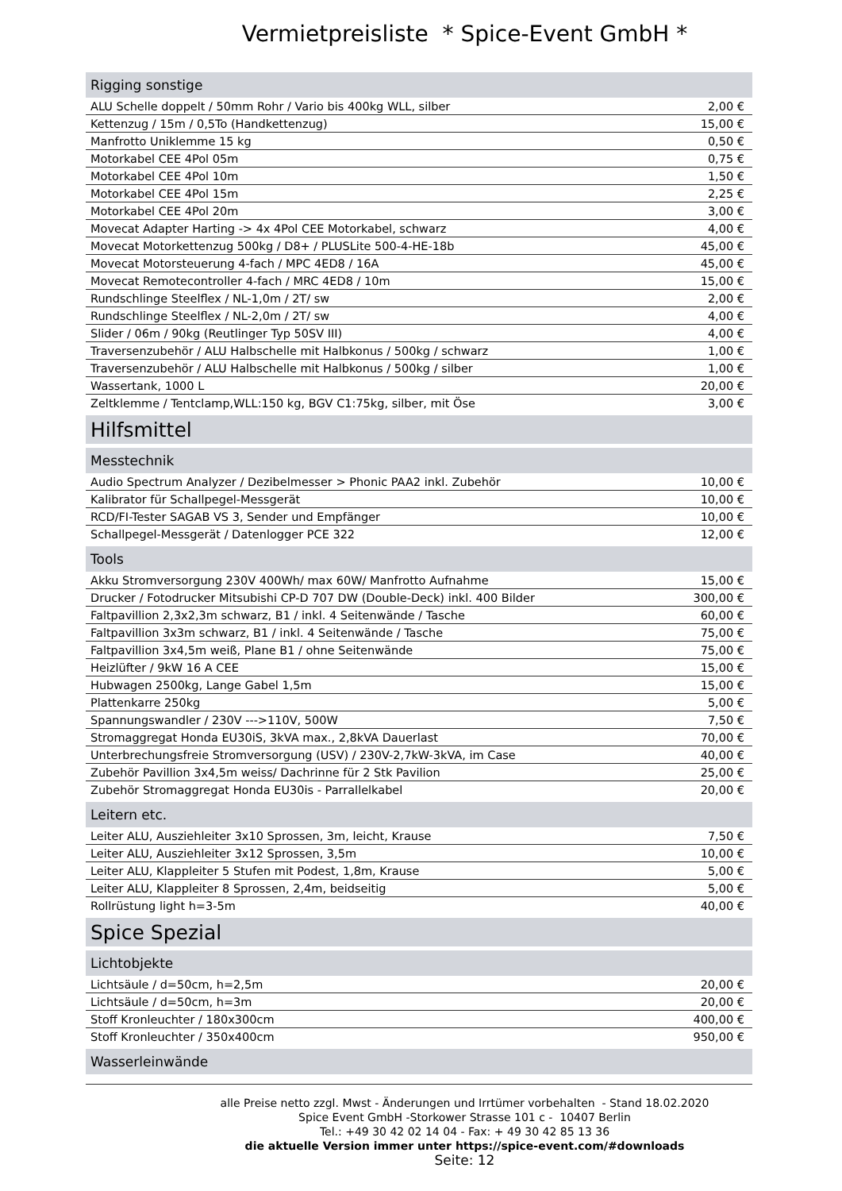Vermietpreisliste * Spice-Event GmbH *
| Rigging sonstige | |
| --- | --- |
| ALU Schelle doppelt / 50mm Rohr / Vario bis 400kg WLL, silber | 2,00 € |
| Kettenzug / 15m / 0,5To (Handkettenzug) | 15,00 € |
| Manfrotto Uniklemme 15 kg | 0,50 € |
| Motorkabel CEE 4Pol 05m | 0,75 € |
| Motorkabel CEE 4Pol 10m | 1,50 € |
| Motorkabel CEE 4Pol 15m | 2,25 € |
| Motorkabel CEE 4Pol 20m | 3,00 € |
| Movecat Adapter Harting -> 4x 4Pol CEE Motorkabel, schwarz | 4,00 € |
| Movecat Motorkettenzug 500kg / D8+ / PLUSLite 500-4-HE-18b | 45,00 € |
| Movecat Motorsteuerung 4-fach / MPC 4ED8 / 16A | 45,00 € |
| Movecat Remotecontroller 4-fach / MRC 4ED8 / 10m | 15,00 € |
| Rundschlinge Steelflex / NL-1,0m / 2T/ sw | 2,00 € |
| Rundschlinge Steelflex / NL-2,0m / 2T/ sw | 4,00 € |
| Slider / 06m / 90kg (Reutlinger Typ 50SV III) | 4,00 € |
| Traversenzubehör / ALU Halbschelle mit Halbkonus / 500kg / schwarz | 1,00 € |
| Traversenzubehör / ALU Halbschelle mit Halbkonus / 500kg / silber | 1,00 € |
| Wassertank, 1000 L | 20,00 € |
| Zeltklemme / Tentclamp,WLL:150 kg, BGV C1:75kg, silber, mit Öse | 3,00 € |
| Hilfsmittel | |
| Messtechnik | |
| Audio Spectrum Analyzer / Dezibelmesser > Phonic PAA2 inkl. Zubehör | 10,00 € |
| Kalibrator für Schallpegel-Messgerät | 10,00 € |
| RCD/FI-Tester SAGAB VS 3, Sender und Empfänger | 10,00 € |
| Schallpegel-Messgerät / Datenlogger PCE 322 | 12,00 € |
| Tools | |
| Akku Stromversorgung 230V 400Wh/ max 60W/ Manfrotto Aufnahme | 15,00 € |
| Drucker / Fotodrucker Mitsubishi CP-D 707 DW (Double-Deck) inkl. 400 Bilder | 300,00 € |
| Faltpavillion 2,3x2,3m schwarz, B1 / inkl. 4 Seitenwände / Tasche | 60,00 € |
| Faltpavillion 3x3m schwarz, B1 / inkl. 4 Seitenwände / Tasche | 75,00 € |
| Faltpavillion 3x4,5m weiß, Plane B1 / ohne Seitenwände | 75,00 € |
| Heizlüfter / 9kW 16 A CEE | 15,00 € |
| Hubwagen 2500kg, Lange Gabel 1,5m | 15,00 € |
| Plattenkarre 250kg | 5,00 € |
| Spannungswandler / 230V --->110V, 500W | 7,50 € |
| Stromaggregat Honda EU30iS, 3kVA max., 2,8kVA Dauerlast | 70,00 € |
| Unterbrechungsfreie Stromversorgung (USV) / 230V-2,7kW-3kVA, im Case | 40,00 € |
| Zubehör Pavillion 3x4,5m weiss/ Dachrinne für 2 Stk Pavilion | 25,00 € |
| Zubehör Stromaggregat Honda EU30is - Parrallelkabel | 20,00 € |
| Leitern etc. | |
| Leiter ALU, Ausziehleiter 3x10 Sprossen, 3m, leicht, Krause | 7,50 € |
| Leiter ALU, Ausziehleiter 3x12 Sprossen, 3,5m | 10,00 € |
| Leiter ALU, Klappleiter 5 Stufen mit Podest, 1,8m, Krause | 5,00 € |
| Leiter ALU, Klappleiter 8 Sprossen, 2,4m, beidseitig | 5,00 € |
| Rollrüstung light h=3-5m | 40,00 € |
| Spice Spezial | |
| Lichtobjekte | |
| Lichtsäule / d=50cm, h=2,5m | 20,00 € |
| Lichtsäule / d=50cm, h=3m | 20,00 € |
| Stoff Kronleuchter / 180x300cm | 400,00 € |
| Stoff Kronleuchter / 350x400cm | 950,00 € |
| Wasserleinwände | |
alle Preise netto zzgl. Mwst - Änderungen und Irrtümer vorbehalten - Stand 18.02.2020
Spice Event GmbH -Storkower Strasse 101 c - 10407 Berlin
Tel.: +49 30 42 02 14 04 - Fax: + 49 30 42 85 13 36
die aktuelle Version immer unter https://spice-event.com/#downloads
Seite: 12